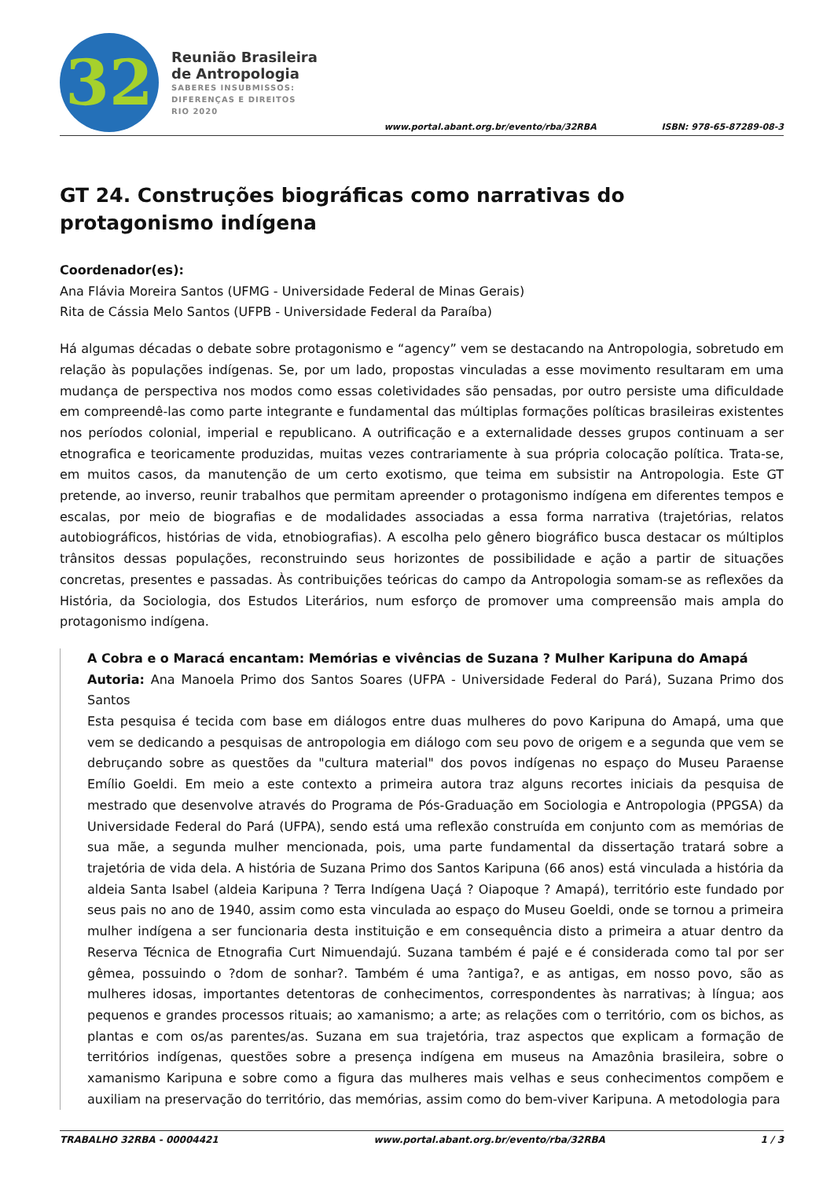32
Reunião Brasileira
de Antropologia
SABERES INSUBMISSOS:
DIFERENÇAS E DIREITOS
RIO 2020
www.portal.abant.org.br/evento/rba/32RBA
ISBN: 978-65-87289-08-3
GT 24. Construções biográficas como narrativas do protagonismo indígena
Coordenador(es):
Ana Flávia Moreira Santos (UFMG - Universidade Federal de Minas Gerais)
Rita de Cássia Melo Santos (UFPB - Universidade Federal da Paraíba)
Há algumas décadas o debate sobre protagonismo e “agency” vem se destacando na Antropologia, sobretudo em relação às populações indígenas. Se, por um lado, propostas vinculadas a esse movimento resultaram em uma mudança de perspectiva nos modos como essas coletividades são pensadas, por outro persiste uma dificuldade em compreendê-las como parte integrante e fundamental das múltiplas formações políticas brasileiras existentes nos períodos colonial, imperial e republicano. A outrificação e a externalidade desses grupos continuam a ser etnografica e teoricamente produzidas, muitas vezes contrariamente à sua própria colocação política. Trata-se, em muitos casos, da manutenção de um certo exotismo, que teima em subsistir na Antropologia. Este GT pretende, ao inverso, reunir trabalhos que permitam apreender o protagonismo indígena em diferentes tempos e escalas, por meio de biografias e de modalidades associadas a essa forma narrativa (trajetórias, relatos autobiográficos, histórias de vida, etnobiografias). A escolha pelo gênero biográfico busca destacar os múltiplos trânsitos dessas populações, reconstruindo seus horizontes de possibilidade e ação a partir de situações concretas, presentes e passadas. Às contribuições teóricas do campo da Antropologia somam-se as reflexões da História, da Sociologia, dos Estudos Literários, num esforço de promover uma compreensão mais ampla do protagonismo indígena.
A Cobra e o Maracá encantam: Memórias e vivências de Suzana ? Mulher Karipuna do Amapá
Autoria: Ana Manoela Primo dos Santos Soares (UFPA - Universidade Federal do Pará), Suzana Primo dos Santos
Esta pesquisa é tecida com base em diálogos entre duas mulheres do povo Karipuna do Amapá, uma que vem se dedicando a pesquisas de antropologia em diálogo com seu povo de origem e a segunda que vem se debruçando sobre as questões da "cultura material" dos povos indígenas no espaço do Museu Paraense Emílio Goeldi. Em meio a este contexto a primeira autora traz alguns recortes iniciais da pesquisa de mestrado que desenvolve através do Programa de Pós-Graduação em Sociologia e Antropologia (PPGSA) da Universidade Federal do Pará (UFPA), sendo está uma reflexão construída em conjunto com as memórias de sua mãe, a segunda mulher mencionada, pois, uma parte fundamental da dissertação tratará sobre a trajetória de vida dela. A história de Suzana Primo dos Santos Karipuna (66 anos) está vinculada a história da aldeia Santa Isabel (aldeia Karipuna ? Terra Indígena Uaçá ? Oiapoque ? Amapá), território este fundado por seus pais no ano de 1940, assim como esta vinculada ao espaço do Museu Goeldi, onde se tornou a primeira mulher indígena a ser funcionaria desta instituição e em consequência disto a primeira a atuar dentro da Reserva Técnica de Etnografia Curt Nimuendajú. Suzana também é pajé e é considerada como tal por ser gêmea, possuindo o ?dom de sonhar?. Também é uma ?antiga?, e as antigas, em nosso povo, são as mulheres idosas, importantes detentoras de conhecimentos, correspondentes às narrativas; à língua; aos pequenos e grandes processos rituais; ao xamanismo; a arte; as relações com o território, com os bichos, as plantas e com os/as parentes/as. Suzana em sua trajetória, traz aspectos que explicam a formação de territórios indígenas, questões sobre a presença indígena em museus na Amazônia brasileira, sobre o xamanismo Karipuna e sobre como a figura das mulheres mais velhas e seus conhecimentos compõem e auxiliam na preservação do território, das memórias, assim como do bem-viver Karipuna. A metodologia para
TRABALHO 32RBA - 00004421 www.portal.abant.org.br/evento/rba/32RBA 1 / 3